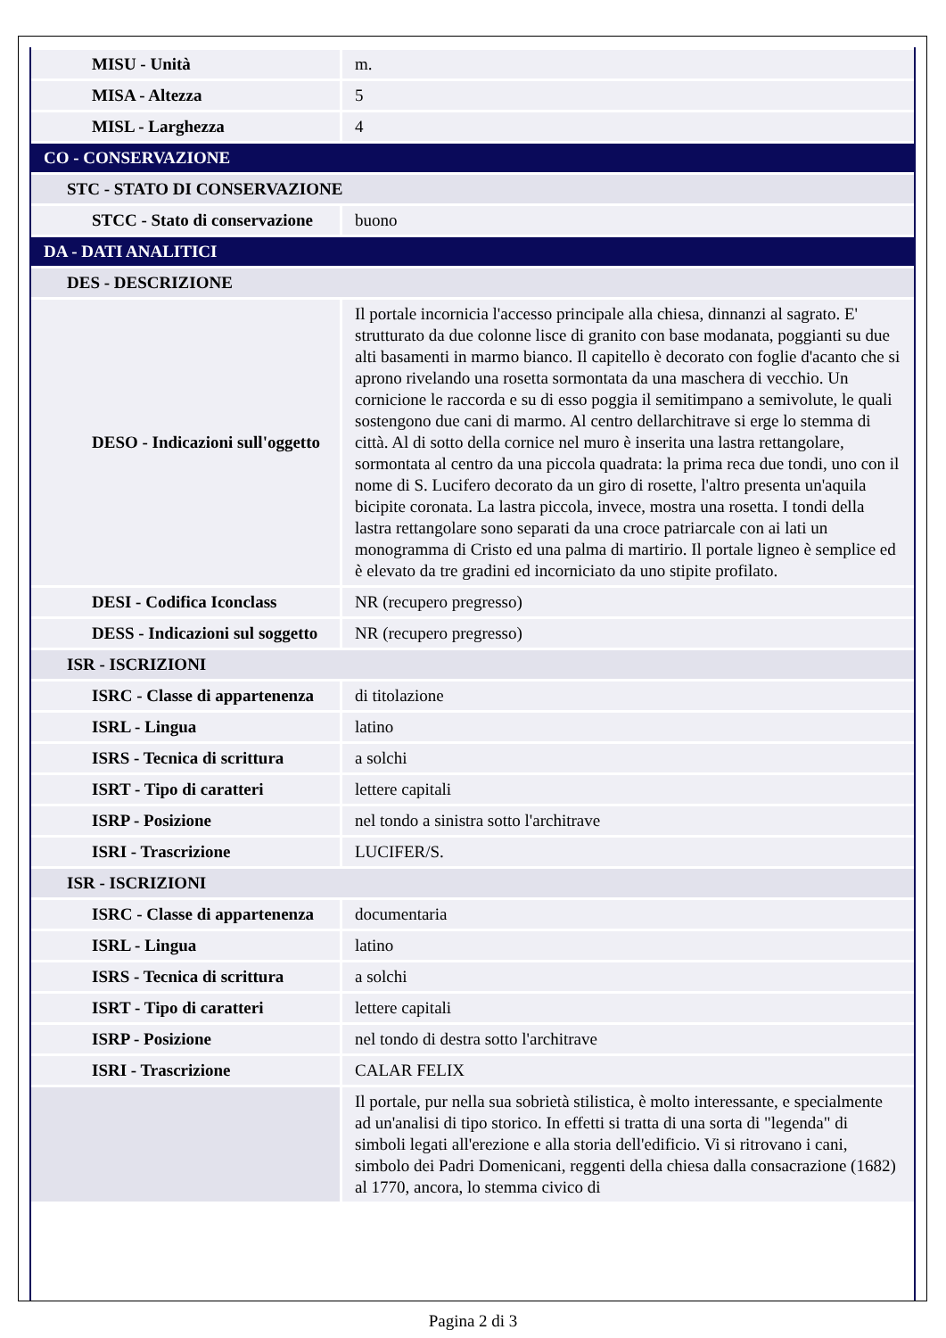| MISU - Unità | m. |
| MISA - Altezza | 5 |
| MISL - Larghezza | 4 |
| CO - CONSERVAZIONE | |
| STC - STATO DI CONSERVAZIONE | |
| STCC - Stato di conservazione | buono |
| DA - DATI ANALITICI | |
| DES - DESCRIZIONE | |
| DESO - Indicazioni sull'oggetto | Il portale incornicia l'accesso principale alla chiesa, dinnanzi al sagrato. E' strutturato da due colonne lisce di granito con base modanata, poggianti su due alti basamenti in marmo bianco. Il capitello è decorato con foglie d'acanto che si aprono rivelando una rosetta sormontata da una maschera di vecchio. Un cornicione le raccorda e su di esso poggia il semitimpano a semivolute, le quali sostengono due cani di marmo. Al centro dellarchitrave si erge lo stemma di città. Al di sotto della cornice nel muro è inserita una lastra rettangolare, sormontata al centro da una piccola quadrata: la prima reca due tondi, uno con il nome di S. Lucifero decorato da un giro di rosette, l'altro presenta un'aquila bicipite coronata. La lastra piccola, invece, mostra una rosetta. I tondi della lastra rettangolare sono separati da una croce patriarcale con ai lati un monogramma di Cristo ed una palma di martirio. Il portale ligneo è semplice ed è elevato da tre gradini ed incorniciato da uno stipite profilato. |
| DESI - Codifica Iconclass | NR (recupero pregresso) |
| DESS - Indicazioni sul soggetto | NR (recupero pregresso) |
| ISR - ISCRIZIONI | |
| ISRC - Classe di appartenenza | di titolazione |
| ISRL - Lingua | latino |
| ISRS - Tecnica di scrittura | a solchi |
| ISRT - Tipo di caratteri | lettere capitali |
| ISRP - Posizione | nel tondo a sinistra sotto l'architrave |
| ISRI - Trascrizione | LUCIFER/S. |
| ISR - ISCRIZIONI | |
| ISRC - Classe di appartenenza | documentaria |
| ISRL - Lingua | latino |
| ISRS - Tecnica di scrittura | a solchi |
| ISRT - Tipo di caratteri | lettere capitali |
| ISRP - Posizione | nel tondo di destra sotto l'architrave |
| ISRI - Trascrizione | CALAR FELIX |
| | Il portale, pur nella sua sobrietà stilistica, è molto interessante, e specialmente ad un'analisi di tipo storico. In effetti si tratta di una sorta di "legenda" di simboli legati all'erezione e alla storia dell'edificio. Vi si ritrovano i cani, simbolo dei Padri Domenicani, reggenti della chiesa dalla consacrazione (1682) al 1770, ancora, lo stemma civico di |
Pagina 2 di 3